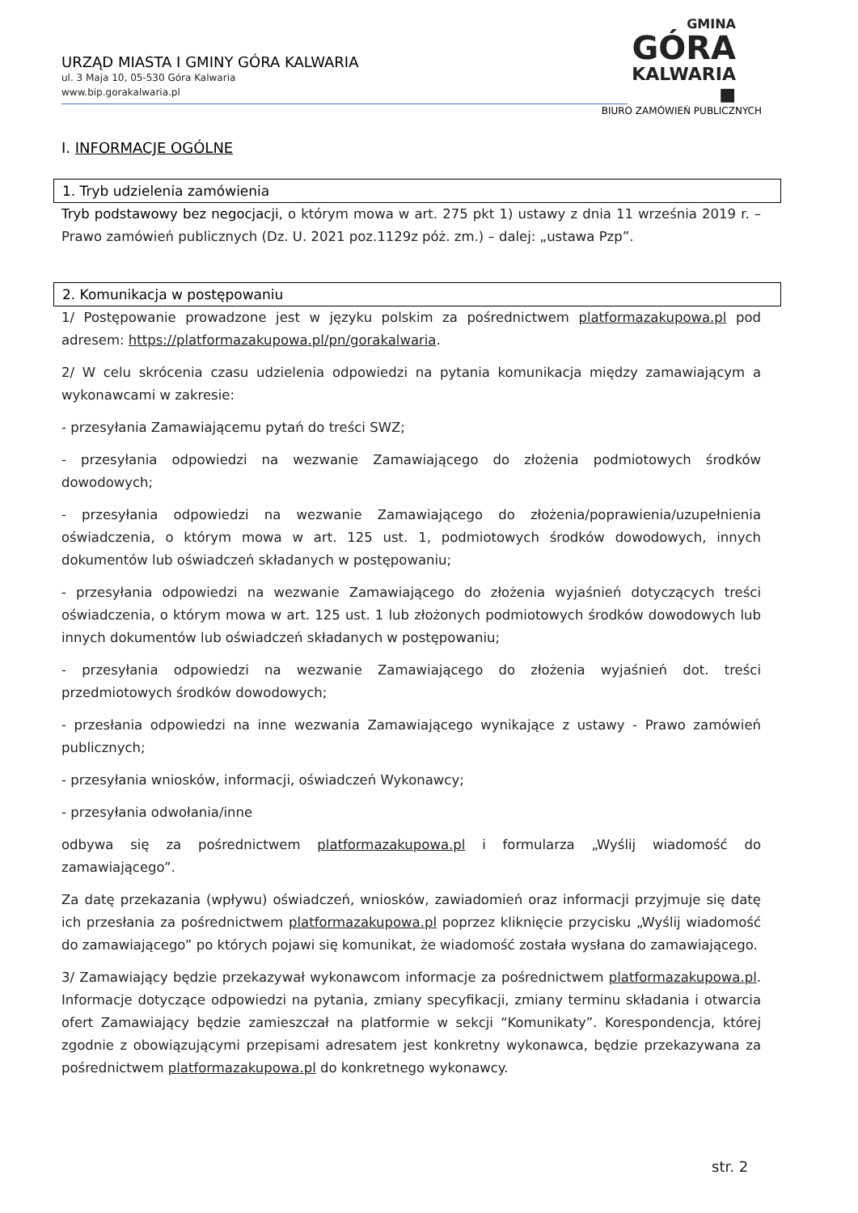URZĄD MIASTA I GMINY GÓRA KALWARIA
ul. 3 Maja 10, 05-530 Góra Kalwaria
www.bip.gorakalwaria.pl
GMINA
GÓRA
KALWARIA ■
BIURO ZAMÓWIEŃ PUBLICZNYCH
I. INFORMACJE OGÓLNE
1. Tryb udzielenia zamówienia
Tryb podstawowy bez negocjacji, o którym mowa w art. 275 pkt 1) ustawy z dnia 11 września 2019 r. – Prawo zamówień publicznych (Dz. U. 2021 poz.1129z póż. zm.) – dalej: „ustawa Pzp”.
2. Komunikacja w postępowaniu
1/ Postępowanie prowadzone jest w języku polskim za pośrednictwem platformazakupowa.pl pod adresem: https://platformazakupowa.pl/pn/gorakalwaria.
2/ W celu skrócenia czasu udzielenia odpowiedzi na pytania komunikacja między zamawiającym a wykonawcami w zakresie:
- przesyłania Zamawiającemu pytań do treści SWZ;
- przesyłania odpowiedzi na wezwanie Zamawiającego do złożenia podmiotowych środków dowodowych;
- przesyłania odpowiedzi na wezwanie Zamawiającego do złożenia/poprawienia/uzupełnienia oświadczenia, o którym mowa w art. 125 ust. 1, podmiotowych środków dowodowych, innych dokumentów lub oświadczeń składanych w postępowaniu;
- przesyłania odpowiedzi na wezwanie Zamawiającego do złożenia wyjaśnień dotyczących treści oświadczenia, o którym mowa w art. 125 ust. 1 lub złożonych podmiotowych środków dowodowych lub innych dokumentów lub oświadczeń składanych w postępowaniu;
- przesyłania odpowiedzi na wezwanie Zamawiającego do złożenia wyjaśnień dot. treści przedmiotowych środków dowodowych;
- przesłania odpowiedzi na inne wezwania Zamawiającego wynikające z ustawy - Prawo zamówień publicznych;
- przesyłania wniosków, informacji, oświadczeń Wykonawcy;
- przesyłania odwołania/inne
odbywa się za pośrednictwem platformazakupowa.pl i formularza „Wyślij wiadomość do zamawiającego”.
Za datę przekazania (wpływu) oświadczeń, wniosków, zawiadomień oraz informacji przyjmuje się datę ich przesłania za pośrednictwem platformazakupowa.pl poprzez kliknięcie przycisku „Wyślij wiadomość do zamawiającego” po których pojawi się komunikat, że wiadomość została wysłana do zamawiającego.
3/ Zamawiający będzie przekazywał wykonawcom informacje za pośrednictwem platformazakupowa.pl. Informacje dotyczące odpowiedzi na pytania, zmiany specyfikacji, zmiany terminu składania i otwarcia ofert Zamawiający będzie zamieszczał na platformie w sekcji “Komunikaty”. Korespondencja, której zgodnie z obowiązującymi przepisami adresatem jest konkretny wykonawca, będzie przekazywana za pośrednictwem platformazakupowa.pl do konkretnego wykonawcy.
str. 2